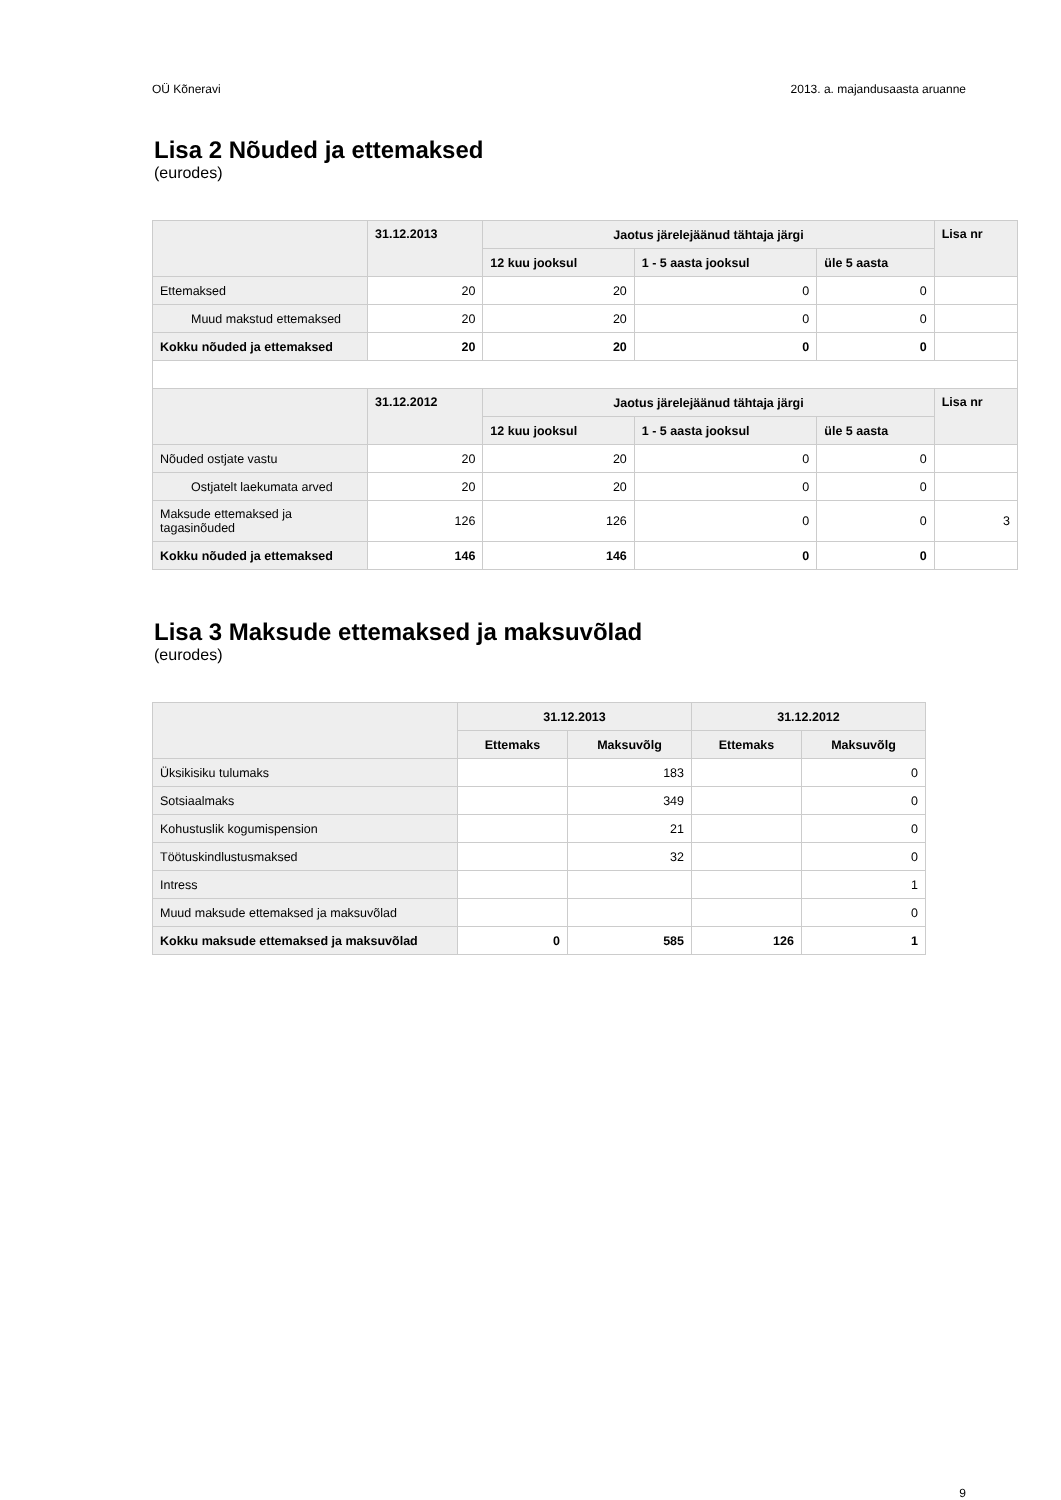OÜ Kõneravi 2013. a. majandusaasta aruanne
Lisa 2 Nõuded ja ettemaksed
(eurodes)
| | 31.12.2013 | Jaotus järelejäänud tähtaja järgi | | | Lisa nr |
| --- | --- | --- | --- | --- | --- |
| | | 12 kuu jooksul | 1 - 5 aasta jooksul | üle 5 aasta | |
| Ettemaksed | 20 | 20 | 0 | 0 | |
| Muud makstud ettemaksed | 20 | 20 | 0 | 0 | |
| Kokku nõuded ja ettemaksed | 20 | 20 | 0 | 0 | |
| | 31.12.2012 | Jaotus järelejäänud tähtaja järgi | | | Lisa nr |
| | | 12 kuu jooksul | 1 - 5 aasta jooksul | üle 5 aasta | |
| Nõuded ostjate vastu | 20 | 20 | 0 | 0 | |
| Ostjatelt laekumata arved | 20 | 20 | 0 | 0 | |
| Maksude ettemaksed ja tagasinõuded | 126 | 126 | 0 | 0 | 3 |
| Kokku nõuded ja ettemaksed | 146 | 146 | 0 | 0 | |
Lisa 3 Maksude ettemaksed ja maksuvõlad
(eurodes)
| | 31.12.2013 | | 31.12.2012 | |
| --- | --- | --- | --- | --- |
| | Ettemaks | Maksuvõlg | Ettemaks | Maksuvõlg |
| Üksikisiku tulumaks | | 183 | | 0 |
| Sotsiaalmaks | | 349 | | 0 |
| Kohustuslik kogumispension | | 21 | | 0 |
| Töötuskindlustusmaksed | | 32 | | 0 |
| Intress | | | | 1 |
| Muud maksude ettemaksed ja maksuvõlad | | | | 0 |
| Kokku maksude ettemaksed ja maksuvõlad | 0 | 585 | 126 | 1 |
9